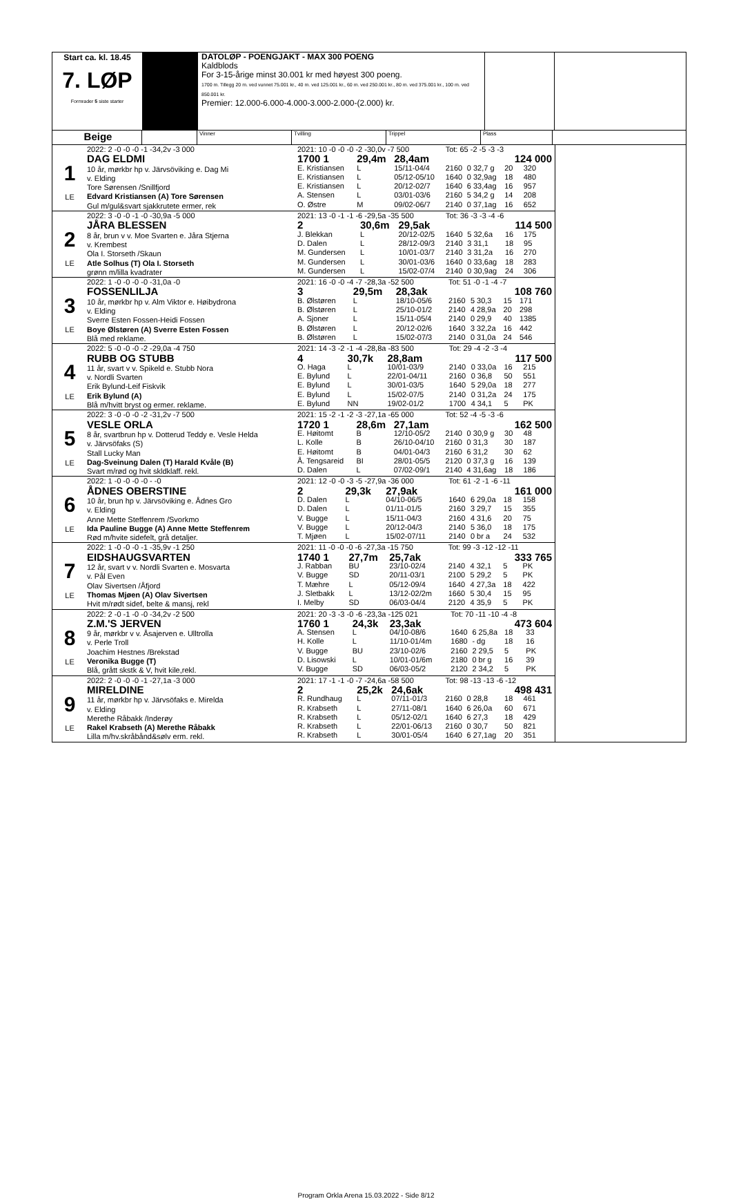Start ca. kl. 18.45
7. LØP
Formrader 5 siste starter
DATOLØP - POENGJAKT - MAX 300 POENG
Kaldblods
For 3-15-årige minst 30.001 kr med høyest 300 poeng.
1700 m. Tillegg 20 m. ved vunnet 75.001 kr., 40 m. ved 125.001 kr., 60 m. ved 250.001 kr., 80 m. ved 375.001 kr., 100 m. ved 850.001 kr.
Premier: 12.000-6.000-4.000-3.000-2.000-(2.000) kr.
Beige
Vinner Tvilling Trippel Plass
1
LE
2022: 2 -0 -0 -0 -1 -34,2v -3 000
DAG ELDMI
10 år, mørkbr hp v. Järvsöviking e. Dag Mi
v. Elding
Tore Sørensen /Snillfjord
Edvard Kristiansen (A) Tore Sørensen
Gul m/gul&svart sjakkrutete ermer, rek
| 2021: 10 -0 -0 -0 -2 -30,0v -7 500 | | | Tot: 65 -2 -5 -3 -3 | | | |
| 1700 1 | 29,4m | 28,4am | | | 124 000 | |
| E. Kristiansen | L | 15/11-04/4 | 2160 | 0 32,7 g | 20 | 320 |
| E. Kristiansen | L | 05/12-05/10 | 1640 | 0 32,9ag | 18 | 480 |
| E. Kristiansen | L | 20/12-02/7 | 1640 | 6 33,4ag | 16 | 957 |
| A. Stensen | L | 03/01-03/6 | 2160 | 5 34,2 g | 14 | 208 |
| O. Østre | M | 09/02-06/7 | 2140 | 0 37,1ag | 16 | 652 |
2
LE
2022: 3 -0 -0 -1 -0 -30,9a -5 000
JÅRA BLESSEN
8 år, brun v v. Moe Svarten e. Jåra Stjerna
v. Krembest
Ola I. Storseth /Skaun
Atle Solhus (T) Ola I. Storseth
grønn m/lilla kvadrater
| 2021: 13 -0 -1 -1 -6 -29,5a -35 500 | | | Tot: 36 -3 -3 -4 -6 | | | |
| 2 | 30,6m | 29,5ak | | | 114 500 | |
| J. Blekkan | L | 20/12-02/5 | 1640 | 5 32,6a | 16 | 175 |
| D. Dalen | L | 28/12-09/3 | 2140 | 3 31,1 | 18 | 95 |
| M. Gundersen | L | 10/01-03/7 | 2140 | 3 31,2a | 16 | 270 |
| M. Gundersen | L | 30/01-03/6 | 1640 | 0 33,6ag | 18 | 283 |
| M. Gundersen | L | 15/02-07/4 | 2140 | 0 30,9ag | 24 | 306 |
3
LE
2022: 1 -0 -0 -0 -0 -31,0a -0
FOSSENLILJA
10 år, mørkbr hp v. Alm Viktor e. Høibydrona
v. Elding
Sverre Esten Fossen-Heidi Fossen
Boye Ølstøren (A) Sverre Esten Fossen
Blå med reklame.
| 2021: 16 -0 -0 -4 -7 -28,3a -52 500 | | | Tot: 51 -0 -1 -4 -7 | | | |
| 3 | 29,5m | 28,3ak | | | 108 760 | |
| B. Ølstøren | L | 18/10-05/6 | 2160 | 5 30,3 | 15 | 171 |
| B. Ølstøren | L | 25/10-01/2 | 2140 | 4 28,9a | 20 | 298 |
| A. Sjoner | L | 15/11-05/4 | 2140 | 0 29,9 | 40 | 1385 |
| B. Ølstøren | L | 20/12-02/6 | 1640 | 3 32,2a | 16 | 442 |
| B. Ølstøren | L | 15/02-07/3 | 2140 | 0 31,0a | 24 | 546 |
4
LE
2022: 5 -0 -0 -0 -2 -29,0a -4 750
RUBB OG STUBB
11 år, svart v v. Spikeld e. Stubb Nora
v. Nordli Svarten
Erik Bylund-Leif Fiskvik
Erik Bylund (A)
Blå m/hvitt bryst og ermer. reklame.
| 2021: 14 -3 -2 -1 -4 -28,8a -83 500 | | | Tot: 29 -4 -2 -3 -4 | | | |
| 4 | 30,7k | 28,8am | | | 117 500 | |
| O. Haga | L | 10/01-03/9 | 2140 | 0 33,0a | 16 | 215 |
| E. Bylund | L | 22/01-04/11 | 2160 | 0 36,8 | 50 | 551 |
| E. Bylund | L | 30/01-03/5 | 1640 | 5 29,0a | 18 | 277 |
| E. Bylund | L | 15/02-07/5 | 2140 | 0 31,2a | 24 | 175 |
| E. Bylund | NN | 19/02-01/2 | 1700 | 4 34,1 | 5 | PK |
5
LE
2022: 3 -0 -0 -0 -2 -31,2v -7 500
VESLE ORLA
8 år, svartbrun hp v. Dotterud Teddy e. Vesle Helda
v. Järvsöfaks (S)
Stall Lucky Man
Dag-Sveinung Dalen (T) Harald Kvåle (B)
Svart m/rød og hvit skldklaff. rekl.
| 2021: 15 -2 -1 -2 -3 -27,1a -65 000 | | | Tot: 52 -4 -5 -3 -6 | | | |
| 1720 1 | 28,6m | 27,1am | | | 162 500 | |
| E. Høitomt | B | 12/10-05/2 | 2140 | 0 30,9 g | 30 | 48 |
| L. Kolle | B | 26/10-04/10 | 2160 | 0 31,3 | 30 | 187 |
| E. Høitomt | B | 04/01-04/3 | 2160 | 6 31,2 | 30 | 62 |
| Å. Tengsareid | BI | 28/01-05/5 | 2120 | 0 37,3 g | 16 | 139 |
| D. Dalen | L | 07/02-09/1 | 2140 | 4 31,6ag | 18 | 186 |
6
LE
2022: 1 -0 -0 -0 -0 - -0
ÅDNES OBERSTINE
10 år, brun hp v. Järvsöviking e. Ådnes Gro
v. Elding
Anne Mette Steffenrem /Svorkmo
Ida Pauline Bugge (A) Anne Mette Steffenrem
Rød m/hvite sidefelt, grå detaljer.
| 2021: 12 -0 -0 -3 -5 -27,9a -36 000 | | | Tot: 61 -2 -1 -6 -11 | | | |
| 2 | 29,3k | 27,9ak | | | 161 000 | |
| D. Dalen | L | 04/10-06/5 | 1640 | 6 29,0a | 18 | 158 |
| D. Dalen | L | 01/11-01/5 | 2160 | 3 29,7 | 15 | 355 |
| V. Bugge | L | 15/11-04/3 | 2160 | 4 31,6 | 20 | 75 |
| V. Bugge | L | 20/12-04/3 | 2140 | 5 36,0 | 18 | 175 |
| T. Mjøen | L | 15/02-07/11 | 2140 | 0 br a | 24 | 532 |
7
LE
2022: 1 -0 -0 -0 -1 -35,9v -1 250
EIDSHAUGSVARTEN
12 år, svart v v. Nordli Svarten e. Mosvarta
v. Pål Even
Olav Sivertsen /Åfjord
Thomas Mjøen (A) Olav Sivertsen
Hvit m/rødt sidef, belte & mansj, rekl
| 2021: 11 -0 -0 -0 -6 -27,3a -15 750 | | | Tot: 99 -3 -12 -12 -11 | | | |
| 1740 1 | 27,7m | 25,7ak | | | 333 765 | |
| J. Rabban | BU | 23/10-02/4 | 2140 | 4 32,1 | 5 | PK |
| V. Bugge | SD | 20/11-03/1 | 2100 | 5 29,2 | 5 | PK |
| T. Mæhre | L | 05/12-09/4 | 1640 | 4 27,3a | 18 | 422 |
| J. Sletbakk | L | 13/12-02/2m | 1660 | 5 30,4 | 15 | 95 |
| I. Melby | SD | 06/03-04/4 | 2120 | 4 35,9 | 5 | PK |
8
LE
2022: 2 -0 -1 -0 -0 -34,2v -2 500
Z.M.'S JERVEN
9 år, mørkbr v v. Åsajerven e. Ulltrolla
v. Perle Troll
Joachim Hestnes /Brekstad
Veronika Bugge (T)
Blå, grått skstk & V, hvit kile,rekl.
| 2021: 20 -3 -3 -0 -6 -23,3a -125 021 | | | Tot: 70 -11 -10 -4 -8 | | | |
| 1760 1 | 24,3k | 23,3ak | | | 473 604 | |
| A. Stensen | L | 04/10-08/6 | 1640 | 6 25,8a | 18 | 33 |
| H. Kolle | L | 11/10-01/4m | 1680 | - dg | 18 | 16 |
| V. Bugge | BU | 23/10-02/6 | 2160 | 2 29,5 | 5 | PK |
| D. Lisowski | L | 10/01-01/6m | 2180 | 0 br g | 16 | 39 |
| V. Bugge | SD | 06/03-05/2 | 2120 | 2 34,2 | 5 | PK |
9
LE
2022: 2 -0 -0 -0 -1 -27,1a -3 000
MIRELDINE
11 år, mørkbr hp v. Järvsöfaks e. Mirelda
v. Elding
Merethe Råbakk /Inderøy
Rakel Krabseth (A) Merethe Råbakk
Lilla m/hv.skråbånd&sølv erm. rekl.
| 2021: 17 -1 -1 -0 -7 -24,6a -58 500 | | | Tot: 98 -13 -13 -6 -12 | | | |
| 2 | 25,2k | 24,6ak | | | 498 431 | |
| R. Rundhaug | L | 07/11-01/3 | 2160 | 0 28,8 | 18 | 461 |
| R. Krabseth | L | 27/11-08/1 | 1640 | 6 26,0a | 60 | 671 |
| R. Krabseth | L | 05/12-02/1 | 1640 | 6 27,3 | 18 | 429 |
| R. Krabseth | L | 22/01-06/13 | 2160 | 0 30,7 | 50 | 821 |
| R. Krabseth | L | 30/01-05/4 | 1640 | 6 27,1ag | 20 | 351 |
Program Orkla Arena 15.03.2022 - Side 8/12